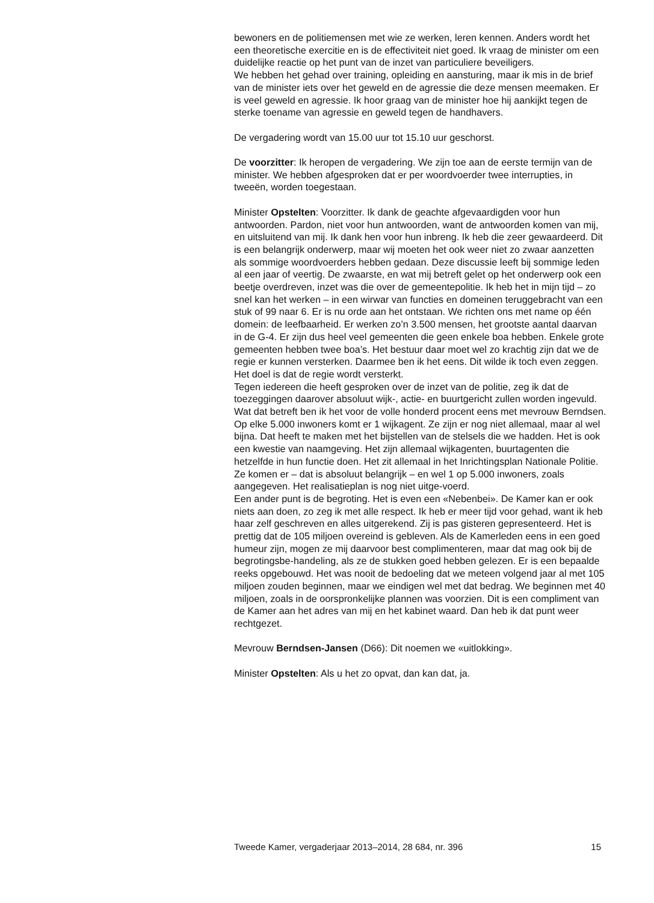bewoners en de politiemensen met wie ze werken, leren kennen. Anders wordt het een theoretische exercitie en is de effectiviteit niet goed. Ik vraag de minister om een duidelijke reactie op het punt van de inzet van particuliere beveiligers.
We hebben het gehad over training, opleiding en aansturing, maar ik mis in de brief van de minister iets over het geweld en de agressie die deze mensen meemaken. Er is veel geweld en agressie. Ik hoor graag van de minister hoe hij aankijkt tegen de sterke toename van agressie en geweld tegen de handhavers.
De vergadering wordt van 15.00 uur tot 15.10 uur geschorst.
De voorzitter: Ik heropen de vergadering. We zijn toe aan de eerste termijn van de minister. We hebben afgesproken dat er per woordvoerder twee interrupties, in tweeën, worden toegestaan.
Minister Opstelten: Voorzitter. Ik dank de geachte afgevaardigden voor hun antwoorden. Pardon, niet voor hun antwoorden, want de antwoorden komen van mij, en uitsluitend van mij. Ik dank hen voor hun inbreng. Ik heb die zeer gewaardeerd. Dit is een belangrijk onderwerp, maar wij moeten het ook weer niet zo zwaar aanzetten als sommige woordvoerders hebben gedaan. Deze discussie leeft bij sommige leden al een jaar of veertig. De zwaarste, en wat mij betreft gelet op het onderwerp ook een beetje overdreven, inzet was die over de gemeentepolitie. Ik heb het in mijn tijd – zo snel kan het werken – in een wirwar van functies en domeinen teruggebracht van een stuk of 99 naar 6. Er is nu orde aan het ontstaan. We richten ons met name op één domein: de leefbaarheid. Er werken zo’n 3.500 mensen, het grootste aantal daarvan in de G-4. Er zijn dus heel veel gemeenten die geen enkele boa hebben. Enkele grote gemeenten hebben twee boa’s. Het bestuur daar moet wel zo krachtig zijn dat we de regie er kunnen versterken. Daarmee ben ik het eens. Dit wilde ik toch even zeggen. Het doel is dat de regie wordt versterkt.
Tegen iedereen die heeft gesproken over de inzet van de politie, zeg ik dat de toezeggingen daarover absoluut wijk-, actie- en buurtgericht zullen worden ingevuld. Wat dat betreft ben ik het voor de volle honderd procent eens met mevrouw Berndsen. Op elke 5.000 inwoners komt er 1 wijkagent. Ze zijn er nog niet allemaal, maar al wel bijna. Dat heeft te maken met het bijstellen van de stelsels die we hadden. Het is ook een kwestie van naamgeving. Het zijn allemaal wijkagenten, buurtagenten die hetzelfde in hun functie doen. Het zit allemaal in het Inrichtingsplan Nationale Politie. Ze komen er – dat is absoluut belangrijk – en wel 1 op 5.000 inwoners, zoals aangegeven. Het realisatieplan is nog niet uitge-voerd.
Een ander punt is de begroting. Het is even een «Nebenbei». De Kamer kan er ook niets aan doen, zo zeg ik met alle respect. Ik heb er meer tijd voor gehad, want ik heb haar zelf geschreven en alles uitgerekend. Zij is pas gisteren gepresenteerd. Het is prettig dat de 105 miljoen overeind is gebleven. Als de Kamerleden eens in een goed humeur zijn, mogen ze mij daarvoor best complimenteren, maar dat mag ook bij de begrotingsbe-handeling, als ze de stukken goed hebben gelezen. Er is een bepaalde reeks opgebouwd. Het was nooit de bedoeling dat we meteen volgend jaar al met 105 miljoen zouden beginnen, maar we eindigen wel met dat bedrag. We beginnen met 40 miljoen, zoals in de oorspronkelijke plannen was voorzien. Dit is een compliment van de Kamer aan het adres van mij en het kabinet waard. Dan heb ik dat punt weer rechtgezet.
Mevrouw Berndsen-Jansen (D66): Dit noemen we «uitlokking».
Minister Opstelten: Als u het zo opvat, dan kan dat, ja.
Tweede Kamer, vergaderjaar 2013–2014, 28 684, nr. 396 15